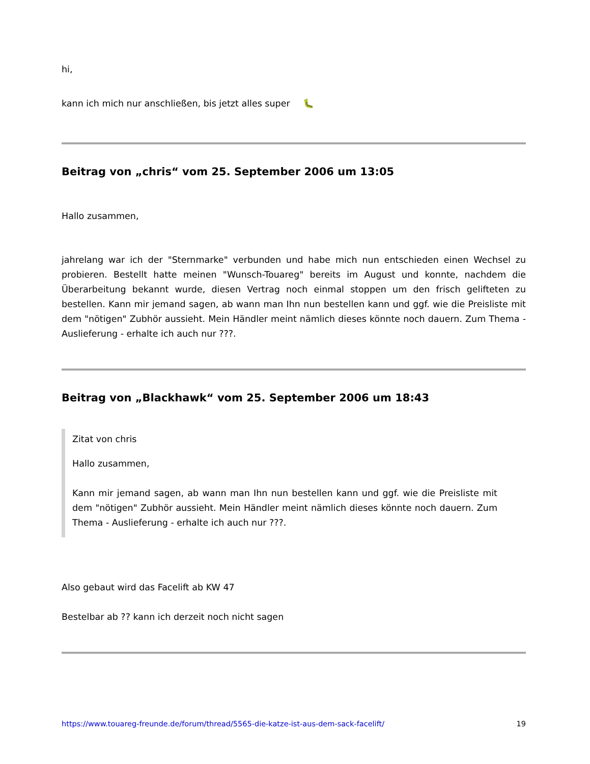hi,
kann ich mich nur anschließen, bis jetzt alles super 🐛
Beitrag von „chris“ vom 25. September 2006 um 13:05
Hallo zusammen,
jahrelang war ich der "Sternmarke" verbunden und habe mich nun entschieden einen Wechsel zu probieren. Bestellt hatte meinen "Wunsch-Touareg" bereits im August und konnte, nachdem die Überarbeitung bekannt wurde, diesen Vertrag noch einmal stoppen um den frisch gelifteten zu bestellen. Kann mir jemand sagen, ab wann man Ihn nun bestellen kann und ggf. wie die Preisliste mit dem "nötigen" Zubhör aussieht. Mein Händler meint nämlich dieses könnte noch dauern. Zum Thema - Auslieferung - erhalte ich auch nur ???.
Beitrag von „Blackhawk“ vom 25. September 2006 um 18:43
Zitat von chris
Hallo zusammen,
Kann mir jemand sagen, ab wann man Ihn nun bestellen kann und ggf. wie die Preisliste mit dem "nötigen" Zubhör aussieht. Mein Händler meint nämlich dieses könnte noch dauern. Zum Thema - Auslieferung - erhalte ich auch nur ???.
Also gebaut wird das Facelift ab KW 47
Bestelbar ab ?? kann ich derzeit noch nicht sagen
https://www.touareg-freunde.de/forum/thread/5565-die-katze-ist-aus-dem-sack-facelift/ 19